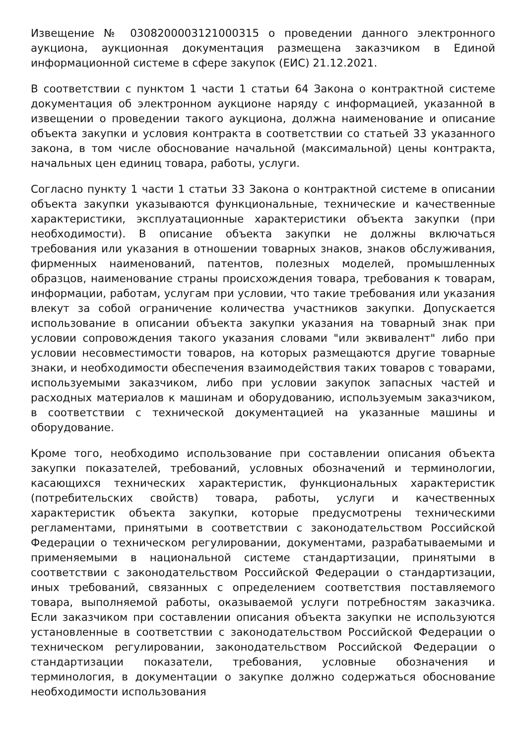Извещение № 0308200003121000315 о проведении данного электронного аукциона, аукционная документация размещена заказчиком в Единой информационной системе в сфере закупок (ЕИС) 21.12.2021.
В соответствии с пунктом 1 части 1 статьи 64 Закона о контрактной системе документация об электронном аукционе наряду с информацией, указанной в извещении о проведении такого аукциона, должна наименование и описание объекта закупки и условия контракта в соответствии со статьей 33 указанного закона, в том числе обоснование начальной (максимальной) цены контракта, начальных цен единиц товара, работы, услуги.
Согласно пункту 1 части 1 статьи 33 Закона о контрактной системе в описании объекта закупки указываются функциональные, технические и качественные характеристики, эксплуатационные характеристики объекта закупки (при необходимости). В описание объекта закупки не должны включаться требования или указания в отношении товарных знаков, знаков обслуживания, фирменных наименований, патентов, полезных моделей, промышленных образцов, наименование страны происхождения товара, требования к товарам, информации, работам, услугам при условии, что такие требования или указания влекут за собой ограничение количества участников закупки. Допускается использование в описании объекта закупки указания на товарный знак при условии сопровождения такого указания словами "или эквивалент" либо при условии несовместимости товаров, на которых размещаются другие товарные знаки, и необходимости обеспечения взаимодействия таких товаров с товарами, используемыми заказчиком, либо при условии закупок запасных частей и расходных материалов к машинам и оборудованию, используемым заказчиком, в соответствии с технической документацией на указанные машины и оборудование.
Кроме того, необходимо использование при составлении описания объекта закупки показателей, требований, условных обозначений и терминологии, касающихся технических характеристик, функциональных характеристик (потребительских свойств) товара, работы, услуги и качественных характеристик объекта закупки, которые предусмотрены техническими регламентами, принятыми в соответствии с законодательством Российской Федерации о техническом регулировании, документами, разрабатываемыми и применяемыми в национальной системе стандартизации, принятыми в соответствии с законодательством Российской Федерации о стандартизации, иных требований, связанных с определением соответствия поставляемого товара, выполняемой работы, оказываемой услуги потребностям заказчика. Если заказчиком при составлении описания объекта закупки не используются установленные в соответствии с законодательством Российской Федерации о техническом регулировании, законодательством Российской Федерации о стандартизации показатели, требования, условные обозначения и терминология, в документации о закупке должно содержаться обоснование необходимости использования